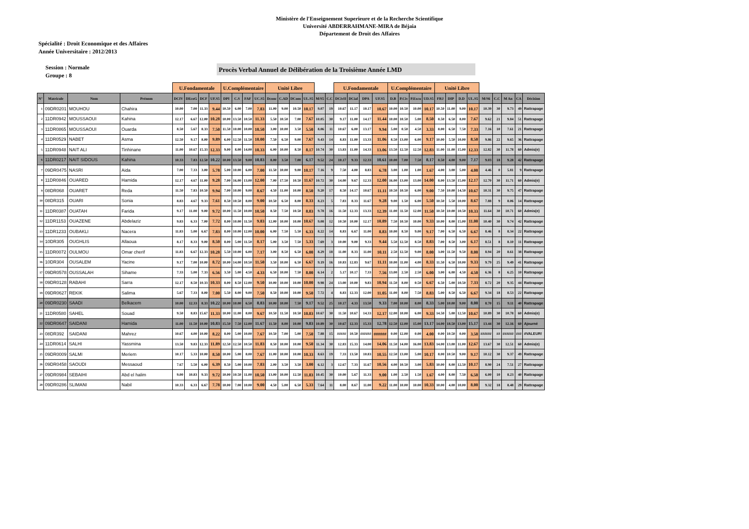Ministère de l'Enseignement Superieure et de la Recherche Scientifique
Université ABDERRAHMANE-MIRA de Béjaia
Département de Droit des Affaires
Spécialité : Droit Economique et des Affaires
Année Universitaire : 2012/2013
Session : Normale
Groupe : 8
Procès Verbal Annuel de Délibération de la Troisième Année LMD
| | | | | U.Fondamentale | | | | U.Complémentaire | | | | Unité Libre | | | | | | U.Fondamentale | | | | U.Complémentaire | | | | Unité Libre | | | | | | | | |
| --- | --- | --- | --- | --- | --- | --- | --- | --- | --- | --- | --- | --- | --- | --- | --- | --- | --- | --- | --- | --- | --- | --- | --- | --- | --- | --- | --- | --- | --- | --- | --- | --- | --- | --- |
| N° | Matricule | Nom | Prénom | DCIV | DEcoG | DCF | UF.S5 | DPI | C.S | FAF | UC.S5 | Dconc | C.AD | DCons | UL.S5 | M/S5 | C.C | DCivII | DCial | DPA | UF.S5 | D.B | P.Civ | P.Excu | UD.S5 | FRJ | DIP | D.D | UL.S5 | M/S6 | C.C | M An | CA | Décision |
| 1 | 09DR0201 | MOUHOU | Chahira | 10.00 | 7.00 | 11.33 | 9.44 | 10.50 | 6.00 | 7.00 | 7.83 | 11.00 | 9.00 | 10.50 | 10.17 | 9.07 | 19 | 10.67 | 11.17 | 10.17 | 10.67 | 10.00 | 10.50 | 10.00 | 10.17 | 10.50 | 11.00 | 9.00 | 10.17 | 10.39 | 30 | 9.73 | 49 | Rattrapage |
| 2 | 11DR0942 | MOUSSAOUI | Kahina | 12.17 | 6.67 | 12.00 | 10.28 | 10.00 | 13.50 | 10.50 | 11.33 | 5.50 | 10.50 | 7.00 | 7.67 | 10.05 | 30 | 9.17 | 11.00 | 14.17 | 11.44 | 10.00 | 10.50 | 5.00 | 8.50 | 8.50 | 6.50 | 8.00 | 7.67 | 9.62 | 21 | 9.84 | 51 | Rattrapage |
| 3 | 11DR0865 | MOUSSAOUI | Ouarda | 8.50 | 5.67 | 8.33 | 7.50 | 11.50 | 10.00 | 10.00 | 10.50 | 3.00 | 10.00 | 3.50 | 5.50 | 8.06 | 11 | 10.67 | 6.00 | 13.17 | 9.94 | 5.00 | 0.50 | 4.50 | 3.33 | 8.00 | 6.50 | 7.50 | 7.33 | 7.16 | 10 | 7.61 | 21 | Rattrapage |
| 4 | 11DR0529 | NABET | Asma | 12.50 | 9.17 | 8.00 | 9.89 | 6.00 | 12.50 | 11.50 | 10.00 | 7.50 | 6.50 | 9.00 | 7.67 | 9.43 | 14 | 8.83 | 11.00 | 13.33 | 11.06 | 8.50 | 13.00 | 6.00 | 9.17 | 10.00 | 5.50 | 10.00 | 8.50 | 9.86 | 22 | 9.65 | 36 | Rattrapage |
| 5 | 11DR0948 | NAIT ALI | Tinhinane | 11.00 | 10.67 | 15.33 | 12.33 | 9.00 | 8.00 | 14.00 | 10.33 | 6.00 | 10.00 | 8.50 | 8.17 | 10.74 | 30 | 13.83 | 11.00 | 14.33 | 13.06 | 13.50 | 12.50 | 12.50 | 12.83 | 11.00 | 11.00 | 15.00 | 12.33 | 12.82 | 30 | 11.78 | 60 | Admis(e) |
| 6 | 11DR0217 | NAIT SIDOUS | Kahina | 10.33 | 7.83 | 12.50 | 10.22 | 10.00 | 13.50 | 9.00 | 10.83 | 8.00 | 3.50 | 7.00 | 6.17 | 9.52 | 24 | 10.17 | 9.33 | 12.33 | 10.61 | 10.00 | 7.00 | 7.50 | 8.17 | 8.50 | 4.00 | 9.00 | 7.17 | 9.03 | 18 | 9.28 | 42 | Rattrapage |
| 7 | 09DR0475 | NASRI | Aida | 7.00 | 7.33 | 3.00 | 5.78 | 5.00 | 10.00 | 6.00 | 7.00 | 11.50 | 10.00 | 9.00 | 10.17 | 7.16 | 9 | 7.50 | 4.00 | 8.83 | 6.78 | 3.00 | 1.00 | 1.00 | 1.67 | 4.00 | 3.00 | 5.00 | 4.00 | 4.46 | 0 | 5.81 | 9 | Rattrapage |
| 8 | 11DR0846 | OUARED | Hamida | 12.17 | 4.67 | 11.00 | 9.28 | 7.00 | 16.00 | 13.00 | 12.00 | 7.00 | 17.50 | 10.50 | 11.67 | 10.72 | 30 | 14.00 | 9.67 | 12.33 | 12.00 | 16.00 | 13.00 | 13.00 | 14.00 | 8.00 | 13.50 | 15.00 | 12.17 | 12.70 | 30 | 11.71 | 60 | Admis(e) |
| 9 | 08DR068 | OUARET | Reda | 11.50 | 7.83 | 10.50 | 9.94 | 7.00 | 10.00 | 9.00 | 8.67 | 4.50 | 11.00 | 10.00 | 8.50 | 9.20 | 17 | 8.50 | 14.17 | 10.67 | 11.11 | 10.50 | 10.50 | 6.00 | 9.00 | 7.50 | 10.00 | 14.50 | 10.67 | 10.31 | 30 | 9.75 | 47 | Rattrapage |
| 10 | 08DR315 | OUARI | Sonia | 8.83 | 4.67 | 9.33 | 7.61 | 8.50 | 10.50 | 8.00 | 9.00 | 10.50 | 6.50 | 8.00 | 8.33 | 8.23 | 5 | 7.83 | 8.33 | 11.67 | 9.28 | 9.00 | 1.50 | 6.00 | 5.50 | 10.50 | 5.50 | 10.00 | 8.67 | 7.88 | 9 | 8.06 | 14 | Rattrapage |
| 11 | 11DR0387 | OUATAH | Farida | 9.17 | 11.00 | 9.00 | 9.72 | 10.00 | 11.50 | 10.00 | 10.50 | 8.50 | 7.50 | 10.50 | 8.83 | 9.78 | 16 | 11.50 | 12.33 | 13.33 | 12.39 | 11.00 | 11.50 | 12.00 | 11.50 | 10.50 | 10.00 | 10.50 | 10.33 | 11.64 | 30 | 10.71 | 60 | Admis(e) |
| 12 | 11DR1153 | OUAZENE | Abdelaziz | 9.83 | 6.33 | 7.00 | 7.72 | 8.00 | 10.00 | 11.50 | 9.83 | 12.00 | 10.00 | 10.00 | 10.67 | 9.08 | 12 | 10.50 | 10.00 | 12.17 | 10.89 | 7.50 | 10.50 | 10.00 | 9.33 | 10.00 | 8.00 | 15.00 | 11.00 | 10.40 | 30 | 9.74 | 42 | Rattrapage |
| 13 | 11DR1233 | OUBAKLI | Nacera | 11.83 | 5.00 | 6.67 | 7.83 | 8.00 | 10.00 | 12.00 | 10.00 | 6.00 | 7.50 | 5.50 | 6.33 | 8.22 | 14 | 8.83 | 6.67 | 11.00 | 8.83 | 10.00 | 8.50 | 9.00 | 9.17 | 7.00 | 6.50 | 6.50 | 6.67 | 8.46 | 8 | 8.34 | 22 | Rattrapage |
| 14 | 10DR305 | OUGHLIS | Allaoua | 8.17 | 8.33 | 9.00 | 8.50 | 8.00 | 5.00 | 11.50 | 8.17 | 5.00 | 3.50 | 7.50 | 5.33 | 7.69 | 3 | 10.00 | 9.00 | 9.33 | 9.44 | 5.50 | 12.50 | 8.50 | 8.83 | 7.00 | 8.50 | 3.00 | 6.17 | 8.51 | 8 | 8.10 | 11 | Rattrapage |
| 15 | 11DR0072 | OULMOU | Omar cherif | 11.83 | 6.67 | 12.33 | 10.28 | 5.50 | 10.00 | 6.00 | 7.17 | 3.00 | 8.50 | 6.50 | 6.00 | 8.29 | 18 | 11.00 | 8.33 | 11.00 | 10.11 | 2.50 | 12.50 | 9.00 | 8.00 | 3.00 | 11.50 | 9.50 | 8.00 | 8.94 | 20 | 8.61 | 38 | Rattrapage |
| 16 | 10DR304 | OUSALEM | Yacine | 9.17 | 7.00 | 10.00 | 8.72 | 10.00 | 14.00 | 10.50 | 11.50 | 3.50 | 10.00 | 6.50 | 6.67 | 9.19 | 16 | 10.83 | 12.83 | 9.67 | 11.11 | 10.00 | 11.00 | 4.00 | 8.33 | 11.50 | 6.50 | 10.00 | 9.33 | 9.79 | 25 | 9.49 | 41 | Rattrapage |
| 17 | 09DR0578 | OUSSALAH | Sihame | 7.33 | 5.00 | 7.33 | 6.56 | 3.50 | 5.00 | 4.50 | 4.33 | 6.50 | 10.00 | 7.50 | 8.00 | 6.14 | 2 | 5.17 | 10.17 | 7.33 | 7.56 | 13.00 | 2.50 | 2.50 | 6.00 | 3.00 | 6.00 | 4.50 | 4.50 | 6.36 | 8 | 6.25 | 10 | Rattrapage |
| 18 | 09DR0128 | RABAHI | Sarra | 12.17 | 8.50 | 10.33 | 10.33 | 8.00 | 8.50 | 12.00 | 9.50 | 10.00 | 10.00 | 10.00 | 10.00 | 9.98 | 24 | 13.00 | 10.00 | 9.83 | 10.94 | 11.50 | 8.00 | 0.50 | 6.67 | 6.50 | 5.00 | 10.50 | 7.33 | 8.72 | 20 | 9.35 | 44 | Rattrapage |
| 19 | 09DR0627 | REKIK | Salima | 5.67 | 7.33 | 8.00 | 7.00 | 5.50 | 8.00 | 9.00 | 7.50 | 8.50 | 10.00 | 10.00 | 9.50 | 7.72 | 4 | 8.83 | 12.33 | 12.00 | 11.05 | 11.00 | 8.00 | 7.50 | 8.83 | 5.00 | 8.50 | 6.50 | 6.67 | 9.34 | 18 | 8.53 | 22 | Rattrapage |
| 20 | 09DR0230 | SAADI | Belkacem | 10.00 | 12.33 | 8.33 | 10.22 | 10.00 | 10.00 | 6.50 | 8.83 | 10.00 | 10.00 | 7.50 | 9.17 | 9.52 | 25 | 10.17 | 4.33 | 13.50 | 9.33 | 7.00 | 10.00 | 8.00 | 8.33 | 5.00 | 10.00 | 9.00 | 8.00 | 8.70 | 15 | 9.11 | 40 | Rattrapage |
| 21 | 11DR0580 | SAHEL | Souad | 9.50 | 8.83 | 15.67 | 11.33 | 10.00 | 11.00 | 8.00 | 9.67 | 10.50 | 11.50 | 10.50 | 10.83 | 10.67 | 30 | 11.50 | 10.67 | 14.33 | 12.17 | 12.00 | 10.00 | 6.00 | 9.33 | 14.50 | 5.00 | 12.50 | 10.67 | 10.89 | 30 | 10.78 | 60 | Admis(e) |
| 22 | 09DR0647 | SAIDANI | Hamida | 11.00 | 11.50 | 10.00 | 10.83 | 15.50 | 7.50 | 12.00 | 11.67 | 11.50 | 8.00 | 10.00 | 9.83 | 10.89 | 30 | 10.67 | 12.33 | 15.33 | 12.78 | 12.50 | 12.00 | 15.00 | 13.17 | 14.00 | 18.50 | 13.00 | 15.17 | 13.44 | 30 | 12.16 | 60 | Ajourné |
| 23 | 08DR392 | SAIDANI | Mahrez | 10.67 | 4.00 | 10.00 | 8.22 | 8.00 | 5.00 | 10.00 | 7.67 | 10.50 | 7.00 | 5.00 | 7.50 | 7.88 | 15 | ##### | 10.50 | ###### | ###### | 0.00 | 12.00 | 0.00 | 4.00 | 0.00 | 10.50 | 0.00 | 3.50 | ###### | ## | ###### | ### | #VALEUR! |
| 24 | 11DR0614 | SALHI | Yassmina | 13.50 | 9.83 | 12.33 | 11.89 | 12.50 | 12.50 | 10.50 | 11.83 | 8.50 | 10.00 | 10.00 | 9.50 | 11.34 | 30 | 12.83 | 15.33 | 14.00 | 14.06 | 11.50 | 14.00 | 16.00 | 13.83 | 14.00 | 13.00 | 11.00 | 12.67 | 13.67 | 30 | 12.51 | 60 | Admis(e) |
| 25 | 09DR0009 | SALMI | Meriem | 10.17 | 5.33 | 10.00 | 8.50 | 10.00 | 5.00 | 8.00 | 7.67 | 11.00 | 10.00 | 10.00 | 10.33 | 8.63 | 19 | 7.33 | 13.50 | 10.83 | 10.55 | 12.50 | 13.00 | 5.00 | 10.17 | 8.00 | 10.50 | 9.00 | 9.17 | 10.12 | 30 | 9.37 | 49 | Rattrapage |
| 26 | 09DR0458 | SAOUDI | Messaoud | 7.67 | 5.50 | 6.00 | 6.39 | 8.50 | 5.00 | 10.00 | 7.83 | 2.00 | 3.50 | 3.50 | 3.00 | 6.12 | 3 | 12.67 | 7.33 | 11.67 | 10.56 | 4.00 | 10.50 | 3.00 | 5.83 | 10.00 | 8.00 | 12.50 | 10.17 | 8.90 | 24 | 7.51 | 27 | Rattrapage |
| 27 | 09DR0984 | SEBAIHI | Abd el halim | 9.00 | 10.83 | 9.33 | 9.72 | 10.00 | 10.50 | 11.00 | 10.50 | 13.00 | 10.00 | 12.50 | 11.83 | 10.45 | 30 | 10.00 | 5.67 | 11.33 | 9.00 | 1.00 | 2.50 | 1.50 | 1.67 | 4.00 | 8.00 | 7.50 | 6.50 | 6.00 | 10 | 8.23 | 40 | Rattrapage |
| 28 | 09DR0286 | SLIMANI | Nabil | 10.33 | 6.33 | 6.67 | 7.78 | 10.00 | 7.00 | 10.00 | 9.00 | 4.50 | 5.00 | 6.50 | 5.33 | 7.64 | 11 | 8.00 | 8.67 | 11.00 | 9.22 | 11.00 | 10.00 | 10.00 | 10.33 | 10.00 | 4.00 | 10.00 | 8.00 | 9.32 | 18 | 8.48 | 29 | Rattrapage |